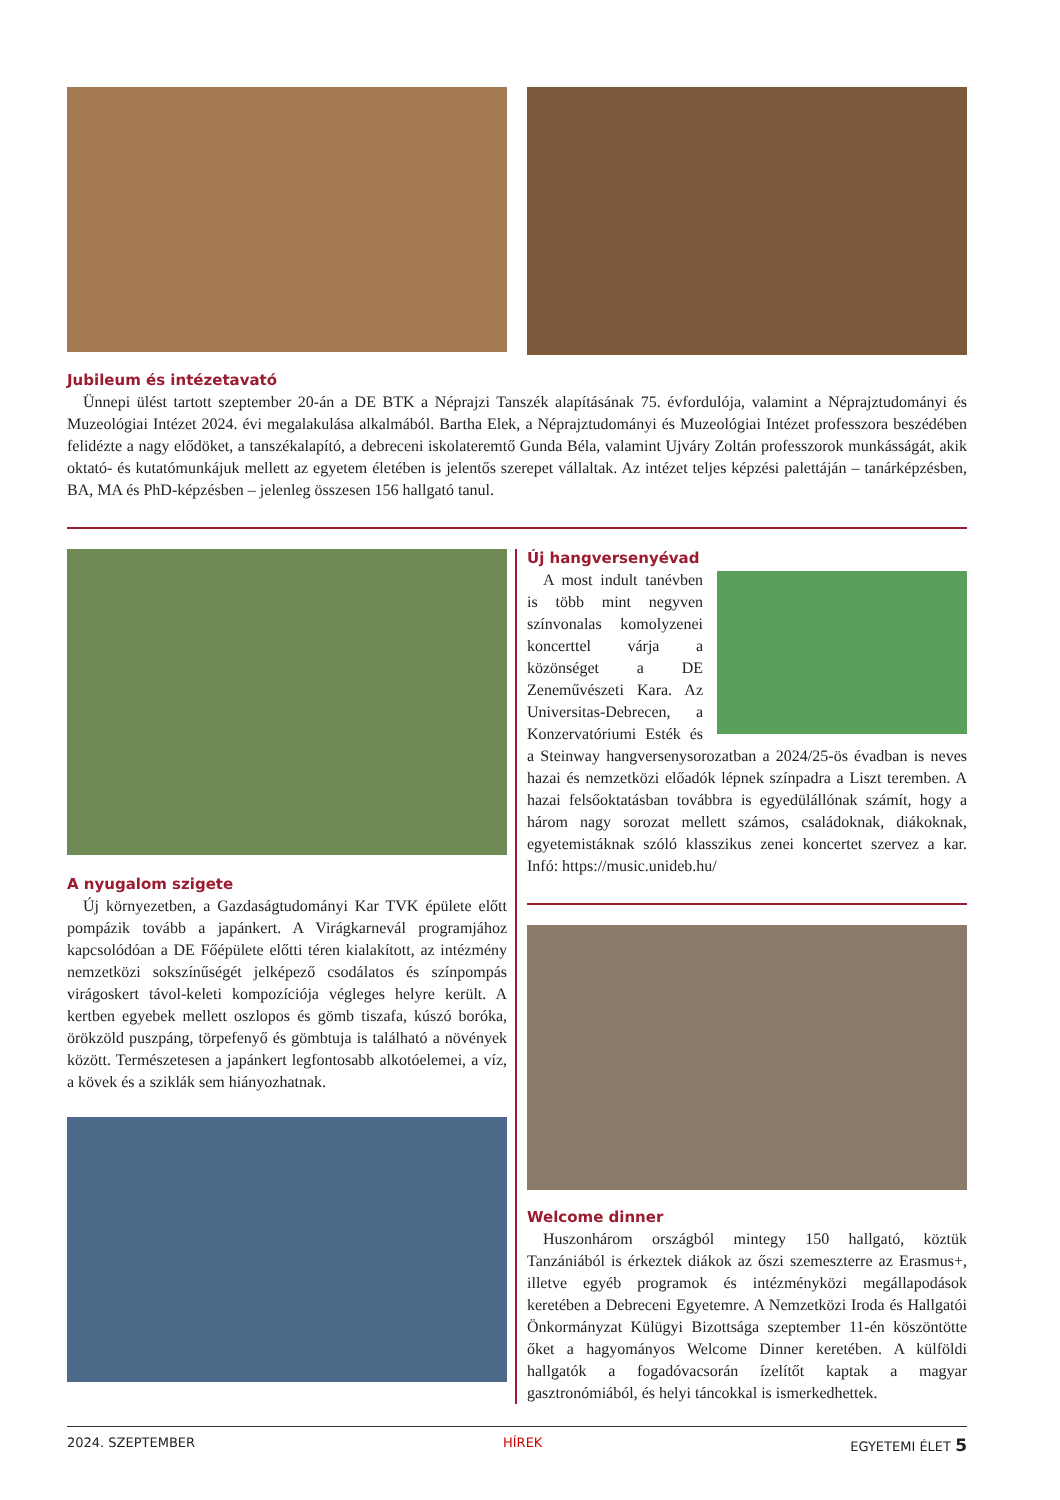Jubileum és intézetavató
Ünnepi ülést tartott szeptember 20-án a DE BTK a Néprajzi Tanszék alapításának 75. évfordulója, valamint a Néprajztudományi és Muzeológiai Intézet 2024. évi megalakulása alkalmából. Bartha Elek, a Néprajztudományi és Muzeológiai Intézet professzora beszédében felidézte a nagy elődöket, a tanszékalapító, a debreceni iskolateremtő Gunda Béla, valamint Ujváry Zoltán professzorok munkásságát, akik oktató- és kutatómunkájuk mellett az egyetem életében is jelentős szerepet vállaltak. Az intézet teljes képzési palettáján – tanárképzésben, BA, MA és PhD-képzésben – jelenleg összesen 156 hallgató tanul.
A nyugalom szigete
Új környezetben, a Gazdaságtudományi Kar TVK épülete előtt pompázik tovább a japánkert. A Virágkarnevál programjához kapcsolódóan a DE Főépülete előtti téren kialakított, az intézmény nemzetközi sokszínűségét jelképező csodálatos és színpompás virágoskert távol-keleti kompozíciója végleges helyre került. A kertben egyebek mellett oszlopos és gömb tiszafa, kúszó boróka, örökzöld puszpáng, törpefenyő és gömbtuja is található a növények között. Természetesen a japánkert legfontosabb alkotóelemei, a víz, a kövek és a sziklák sem hiányozhatnak.
Új hangversenyévad
A most indult tanévben is több mint negyven színvonalas komolyzenei koncerttel várja a közönséget a DE Zeneművészeti Kara. Az Universitas-Debrecen, a Konzervatóriumi Esték és a Steinway hangversenysorozatban a 2024/25-ös évadban is neves hazai és nemzetközi előadók lépnek színpadra a Liszt teremben. A hazai felsőoktatásban továbbra is egyedülállónak számít, hogy a három nagy sorozat mellett számos, családoknak, diákoknak, egyetemistáknak szóló klasszikus zenei koncertet szervez a kar. Infó: https://music.unideb.hu/
Welcome dinner
Huszonhárom országból mintegy 150 hallgató, köztük Tanzániából is érkeztek diákok az őszi szemeszterre az Erasmus+, illetve egyéb programok és intézményközi megállapodások keretében a Debreceni Egyetemre. A Nemzetközi Iroda és Hallgatói Önkormányzat Külügyi Bizottsága szeptember 11-én köszöntötte őket a hagyományos Welcome Dinner keretében. A külföldi hallgatók a fogadóvacsorán ízelítőt kaptak a magyar gasztronómiából, és helyi táncokkal is ismerkedhettek.
2024. SZEPTEMBER HÍREK EGYETEMI ÉLET 5